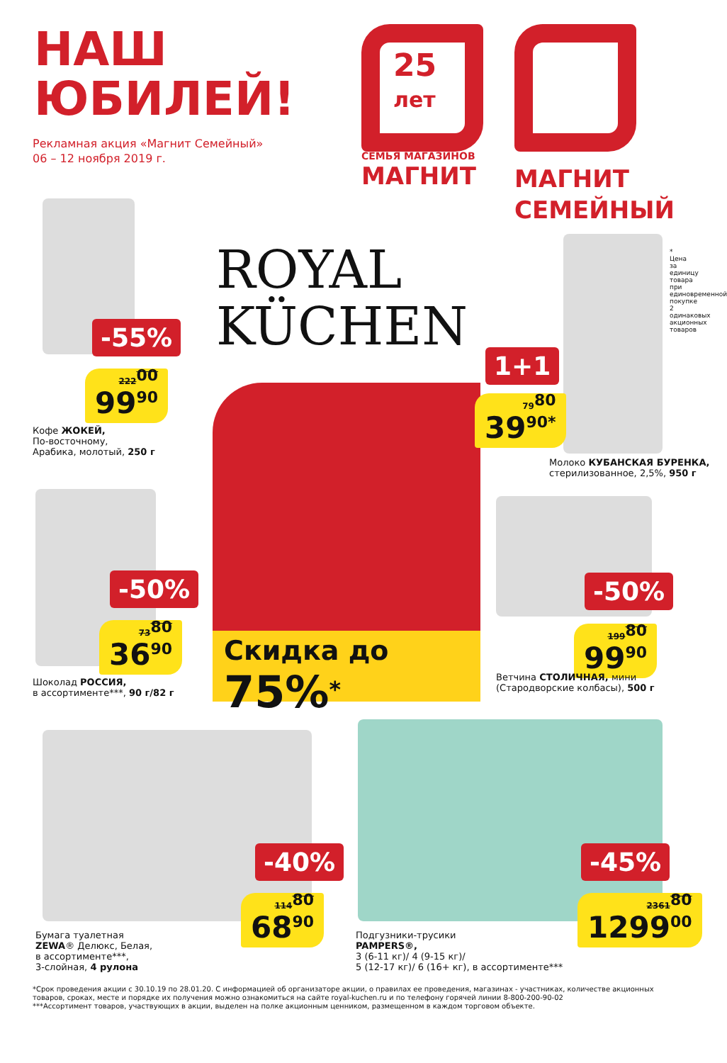НАШ
ЮБИЛЕЙ!
Рекламная акция «Магнит Семейный»
06 – 12 ноября 2019 г.
25
лет
СЕМЬЯ МАГАЗИНОВ
МАГНИТ
МАГНИТ
СЕМЕЙНЫЙ
ROYAL
KÜCHEN
Скидка до 75%<sup>*</sup>
-55%
222<sup>00</sup>
99<sup>90</sup>
Кофе ЖОКЕЙ,
По-восточному,
Арабика, молотый, 250 г
* Цена за единицу товара при единовременной покупке 2 одинаковых акционных товаров
1+1
79<sup>80</sup>
39<sup>90*</sup>
Молоко КУБАНСКАЯ БУРЕНКА,
стерилизованное, 2,5%, 950 г
-50%
73<sup>80</sup>
36<sup>90</sup>
Шоколад РОССИЯ,
в ассортименте***, 90 г/82 г
-50%
199<sup>80</sup>
99<sup>90</sup>
Ветчина СТОЛИЧНАЯ, мини
(Стародворские колбасы), 500 г
-40%
114<sup>80</sup>
68<sup>90</sup>
Бумага туалетная
ZEWA® Делюкс, Белая,
в ассортименте***,
3-слойная, 4 рулона
-45%
2361<sup>80</sup>
1299<sup>00</sup>
Подгузники-трусики
PAMPERS®,
3 (6-11 кг)/ 4 (9-15 кг)/
5 (12-17 кг)/ 6 (16+ кг), в ассортименте***
*Срок проведения акции с 30.10.19 по 28.01.20. С информацией об организаторе акции, о правилах ее проведения, магазинах - участниках, количестве акционных товаров, сроках, месте и порядке их получения можно ознакомиться на сайте royal-kuchen.ru и по телефону горячей линии 8-800-200-90-02
***Ассортимент товаров, участвующих в акции, выделен на полке акционным ценником, размещенном в каждом торговом объекте.